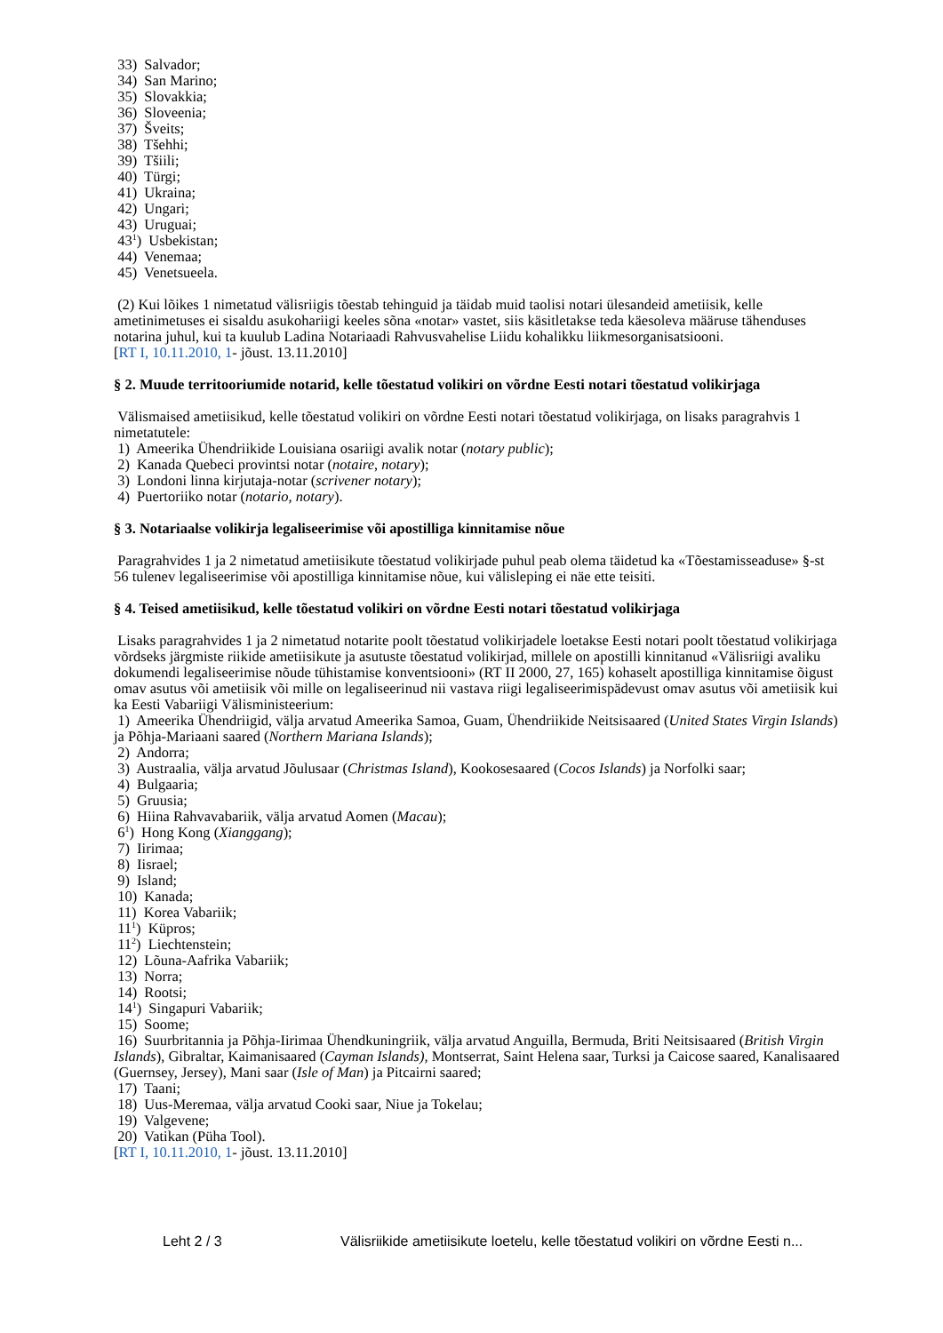33) Salvador;
34) San Marino;
35) Slovakkia;
36) Sloveenia;
37) Šveits;
38) Tšehhi;
39) Tšiili;
40) Türgi;
41) Ukraina;
42) Ungari;
43) Uruguai;
43<sup>1</sup>) Usbekistan;
44) Venemaa;
45) Venetsueela.
(2) Kui lõikes 1 nimetatud välisriigis tõestab tehinguid ja täidab muid taolisi notari ülesandeid ametiisik, kelle ametinimetuses ei sisaldu asukohariigi keeles sõna «notar» vastet, siis käsitletakse teda käesoleva määruse tähenduses notarina juhul, kui ta kuulub Ladina Notariaadi Rahvusvahelise Liidu kohalikku liikmesorganisatsiooni.
[RT I, 10.11.2010, 1- jõust. 13.11.2010]
§ 2. Muude territooriumide notarid, kelle tõestatud volikiri on võrdne Eesti notari tõestatud volikirjaga
Välismaised ametiisikud, kelle tõestatud volikiri on võrdne Eesti notari tõestatud volikirjaga, on lisaks paragrahvis 1 nimetatutele:
1) Ameerika Ühendriikide Louisiana osariigi avalik notar (notary public);
2) Kanada Quebeci provintsi notar (notaire, notary);
3) Londoni linna kirjutaja-notar (scrivener notary);
4) Puertoriiko notar (notario, notary).
§ 3. Notariaalse volikirja legaliseerimise või apostilliga kinnitamise nõue
Paragrahvides 1 ja 2 nimetatud ametiisikute tõestatud volikirjade puhul peab olema täidetud ka «Tõestamisseaduse» §-st 56 tulenev legaliseerimise või apostilliga kinnitamise nõue, kui välisleping ei näe ette teisiti.
§ 4. Teised ametiisikud, kelle tõestatud volikiri on võrdne Eesti notari tõestatud volikirjaga
Lisaks paragrahvides 1 ja 2 nimetatud notarite poolt tõestatud volikirjadele loetakse Eesti notari poolt tõestatud volikirjaga võrdseks järgmiste riikide ametiisikute ja asutuste tõestatud volikirjad, millele on apostilli kinnitanud «Välisriigi avaliku dokumendi legaliseerimise nõude tühistamise konventsiooni» (RT II 2000, 27, 165) kohaselt apostilliga kinnitamise õigust omav asutus või ametiisik või mille on legaliseerinud nii vastava riigi legaliseerimispädevust omav asutus või ametiisik kui ka Eesti Vabariigi Välisministeerium:
1) Ameerika Ühendriigid, välja arvatud Ameerika Samoa, Guam, Ühendriikide Neitsisaared (United States Virgin Islands) ja Põhja-Mariaani saared (Northern Mariana Islands);
2) Andorra;
3) Austraalia, välja arvatud Jõulusaar (Christmas Island), Kookosesaared (Cocos Islands) ja Norfolki saar;
4) Bulgaaria;
5) Gruusia;
6) Hiina Rahvavabariik, välja arvatud Aomen (Macau);
6<sup>1</sup>) Hong Kong (Xianggang);
7) Iirimaa;
8) Iisrael;
9) Island;
10) Kanada;
11) Korea Vabariik;
11<sup>1</sup>) Küpros;
11<sup>2</sup>) Liechtenstein;
12) Lõuna-Aafrika Vabariik;
13) Norra;
14) Rootsi;
14<sup>1</sup>) Singapuri Vabariik;
15) Soome;
16) Suurbritannia ja Põhja-Iirimaa Ühendkuningriik, välja arvatud Anguilla, Bermuda, Briti Neitsisaared (British Virgin Islands), Gibraltar, Kaimanisaared (Cayman Islands), Montserrat, Saint Helena saar, Turksi ja Caicose saared, Kanalisaared (Guernsey, Jersey), Mani saar (Isle of Man) ja Pitcairni saared;
17) Taani;
18) Uus-Meremaa, välja arvatud Cooki saar, Niue ja Tokelau;
19) Valgevene;
20) Vatikan (Püha Tool).
[RT I, 10.11.2010, 1- jõust. 13.11.2010]
Leht 2 / 3 Välisriikide ametiisikute loetelu, kelle tõestatud volikiri on võrdne Eesti n...